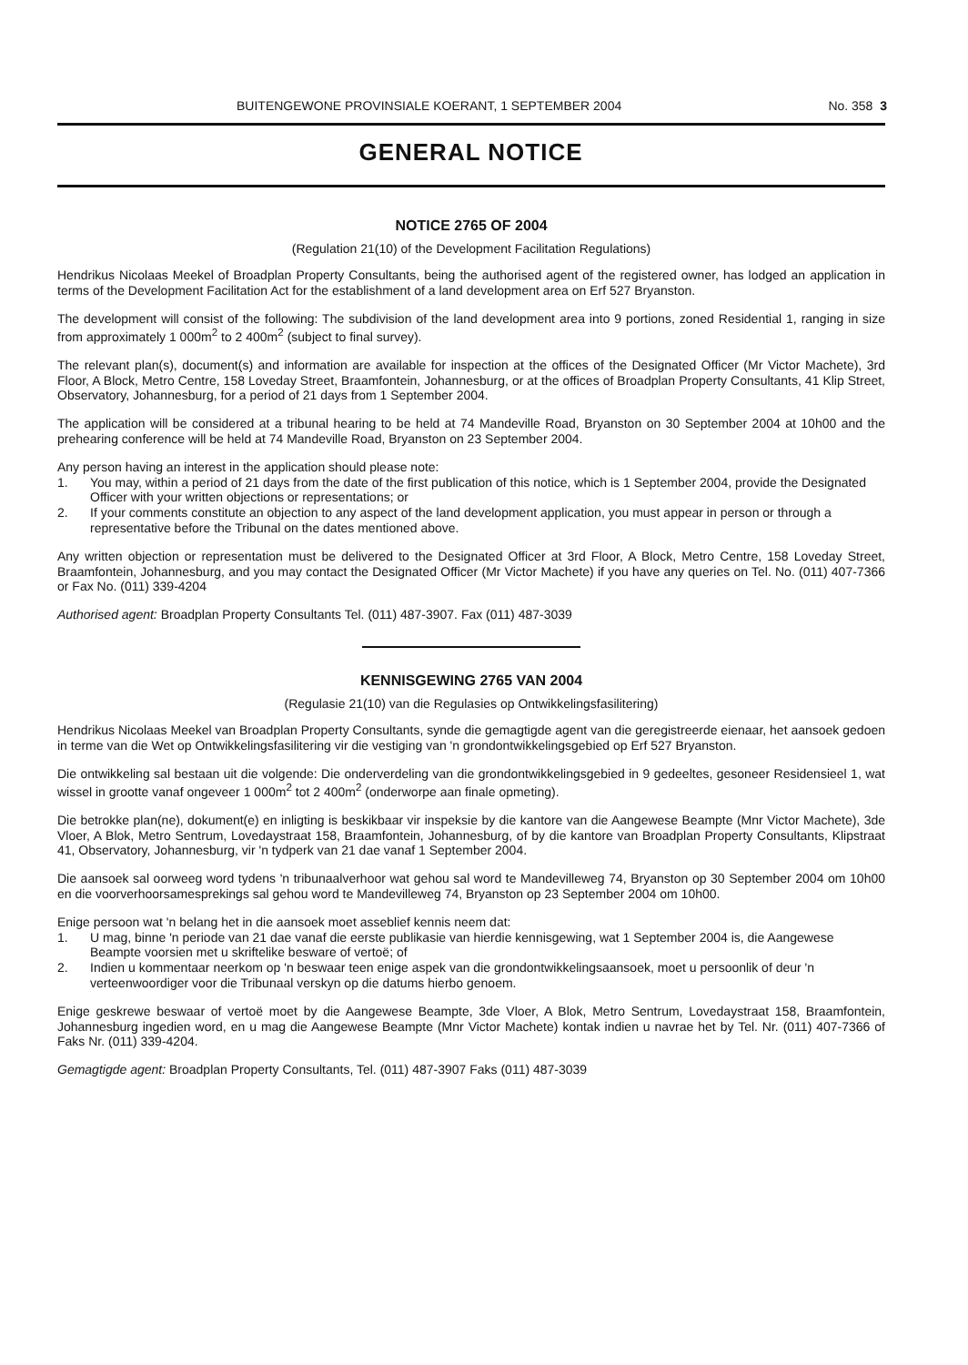BUITENGEWONE PROVINSIALE KOERANT, 1 SEPTEMBER 2004 No. 358 3
GENERAL NOTICE
NOTICE 2765 OF 2004
(Regulation 21(10) of the Development Facilitation Regulations)
Hendrikus Nicolaas Meekel of Broadplan Property Consultants, being the authorised agent of the registered owner, has lodged an application in terms of the Development Facilitation Act for the establishment of a land development area on Erf 527 Bryanston.
The development will consist of the following: The subdivision of the land development area into 9 portions, zoned Residential 1, ranging in size from approximately 1 000m<sup>2</sup> to 2 400m<sup>2</sup> (subject to final survey).
The relevant plan(s), document(s) and information are available for inspection at the offices of the Designated Officer (Mr Victor Machete), 3rd Floor, A Block, Metro Centre, 158 Loveday Street, Braamfontein, Johannesburg, or at the offices of Broadplan Property Consultants, 41 Klip Street, Observatory, Johannesburg, for a period of 21 days from 1 September 2004.
The application will be considered at a tribunal hearing to be held at 74 Mandeville Road, Bryanston on 30 September 2004 at 10h00 and the prehearing conference will be held at 74 Mandeville Road, Bryanston on 23 September 2004.
Any person having an interest in the application should please note:
1. You may, within a period of 21 days from the date of the first publication of this notice, which is 1 September 2004, provide the Designated Officer with your written objections or representations; or
2. If your comments constitute an objection to any aspect of the land development application, you must appear in person or through a representative before the Tribunal on the dates mentioned above.
Any written objection or representation must be delivered to the Designated Officer at 3rd Floor, A Block, Metro Centre, 158 Loveday Street, Braamfontein, Johannesburg, and you may contact the Designated Officer (Mr Victor Machete) if you have any queries on Tel. No. (011) 407-7366 or Fax No. (011) 339-4204
Authorised agent: Broadplan Property Consultants Tel. (011) 487-3907. Fax (011) 487-3039
KENNISGEWING 2765 VAN 2004
(Regulasie 21(10) van die Regulasies op Ontwikkelingsfasilitering)
Hendrikus Nicolaas Meekel van Broadplan Property Consultants, synde die gemagtigde agent van die geregistreerde eienaar, het aansoek gedoen in terme van die Wet op Ontwikkelingsfasilitering vir die vestiging van 'n grondontwikkelingsgebied op Erf 527 Bryanston.
Die ontwikkeling sal bestaan uit die volgende: Die onderverdeling van die grondontwikkelingsgebied in 9 gedeeltes, gesoneer Residensieel 1, wat wissel in grootte vanaf ongeveer 1 000m<sup>2</sup> tot 2 400m<sup>2</sup> (onderworpe aan finale opmeting).
Die betrokke plan(ne), dokument(e) en inligting is beskikbaar vir inspeksie by die kantore van die Aangewese Beampte (Mnr Victor Machete), 3de Vloer, A Blok, Metro Sentrum, Lovedaystraat 158, Braamfontein, Johannesburg, of by die kantore van Broadplan Property Consultants, Klipstraat 41, Observatory, Johannesburg, vir 'n tydperk van 21 dae vanaf 1 September 2004.
Die aansoek sal oorweeg word tydens 'n tribunaalverhoor wat gehou sal word te Mandevilleweg 74, Bryanston op 30 September 2004 om 10h00 en die voorverhoorsamesprekings sal gehou word te Mandevilleweg 74, Bryanston op 23 September 2004 om 10h00.
Enige persoon wat 'n belang het in die aansoek moet asseblief kennis neem dat:
1. U mag, binne 'n periode van 21 dae vanaf die eerste publikasie van hierdie kennisgewing, wat 1 September 2004 is, die Aangewese Beampte voorsien met u skriftelike besware of vertoë; of
2. Indien u kommentaar neerkom op 'n beswaar teen enige aspek van die grondontwikkelingsaansoek, moet u persoonlik of deur 'n verteenwoordiger voor die Tribunaal verskyn op die datums hierbo genoem.
Enige geskrewe beswaar of vertoë moet by die Aangewese Beampte, 3de Vloer, A Blok, Metro Sentrum, Lovedaystraat 158, Braamfontein, Johannesburg ingedien word, en u mag die Aangewese Beampte (Mnr Victor Machete) kontak indien u navrae het by Tel. Nr. (011) 407-7366 of Faks Nr. (011) 339-4204.
Gemagtigde agent: Broadplan Property Consultants, Tel. (011) 487-3907 Faks (011) 487-3039